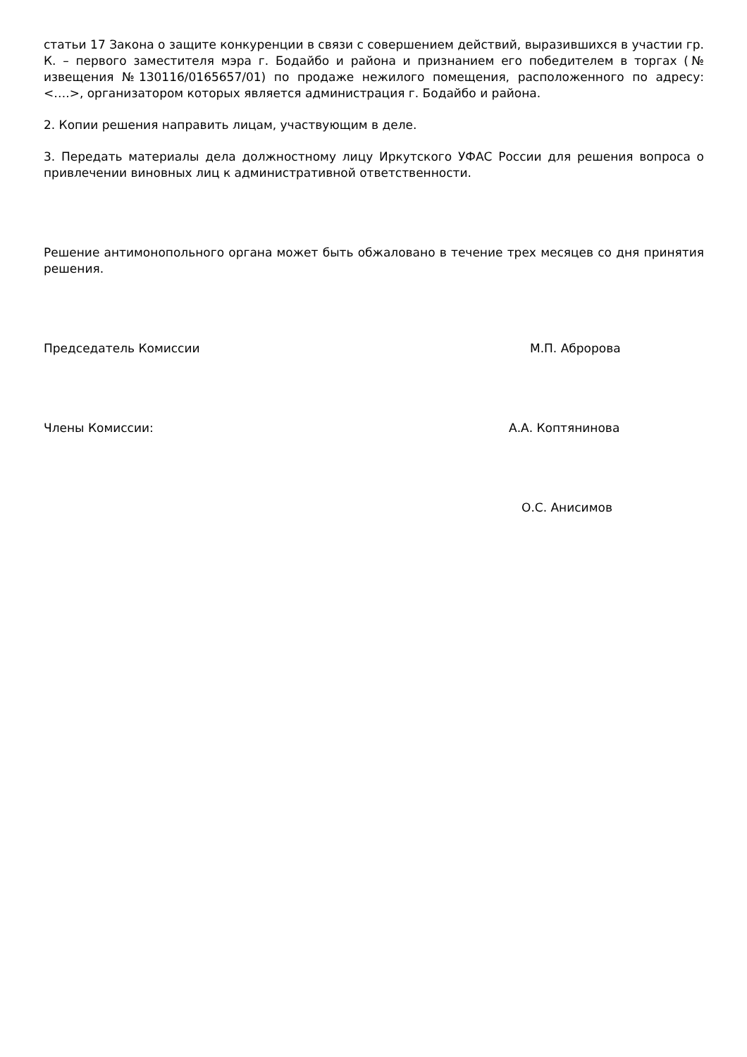статьи 17 Закона о защите конкуренции в связи с совершением действий, выразившихся в участии гр. К. – первого заместителя мэра г. Бодайбо и района и признанием его победителем в торгах (№ извещения №130116/0165657/01) по продаже нежилого помещения, расположенного по адресу: <….>, организатором которых является администрация г. Бодайбо и района.
2. Копии решения направить лицам, участвующим в деле.
3. Передать материалы дела должностному лицу Иркутского УФАС России для решения вопроса о привлечении виновных лиц к административной ответственности.
Решение антимонопольного органа может быть обжаловано в течение трех месяцев со дня принятия решения.
Председатель Комиссии М.П. Абророва
Члены Комиссии: А.А. Коптянинова
О.С. Анисимов